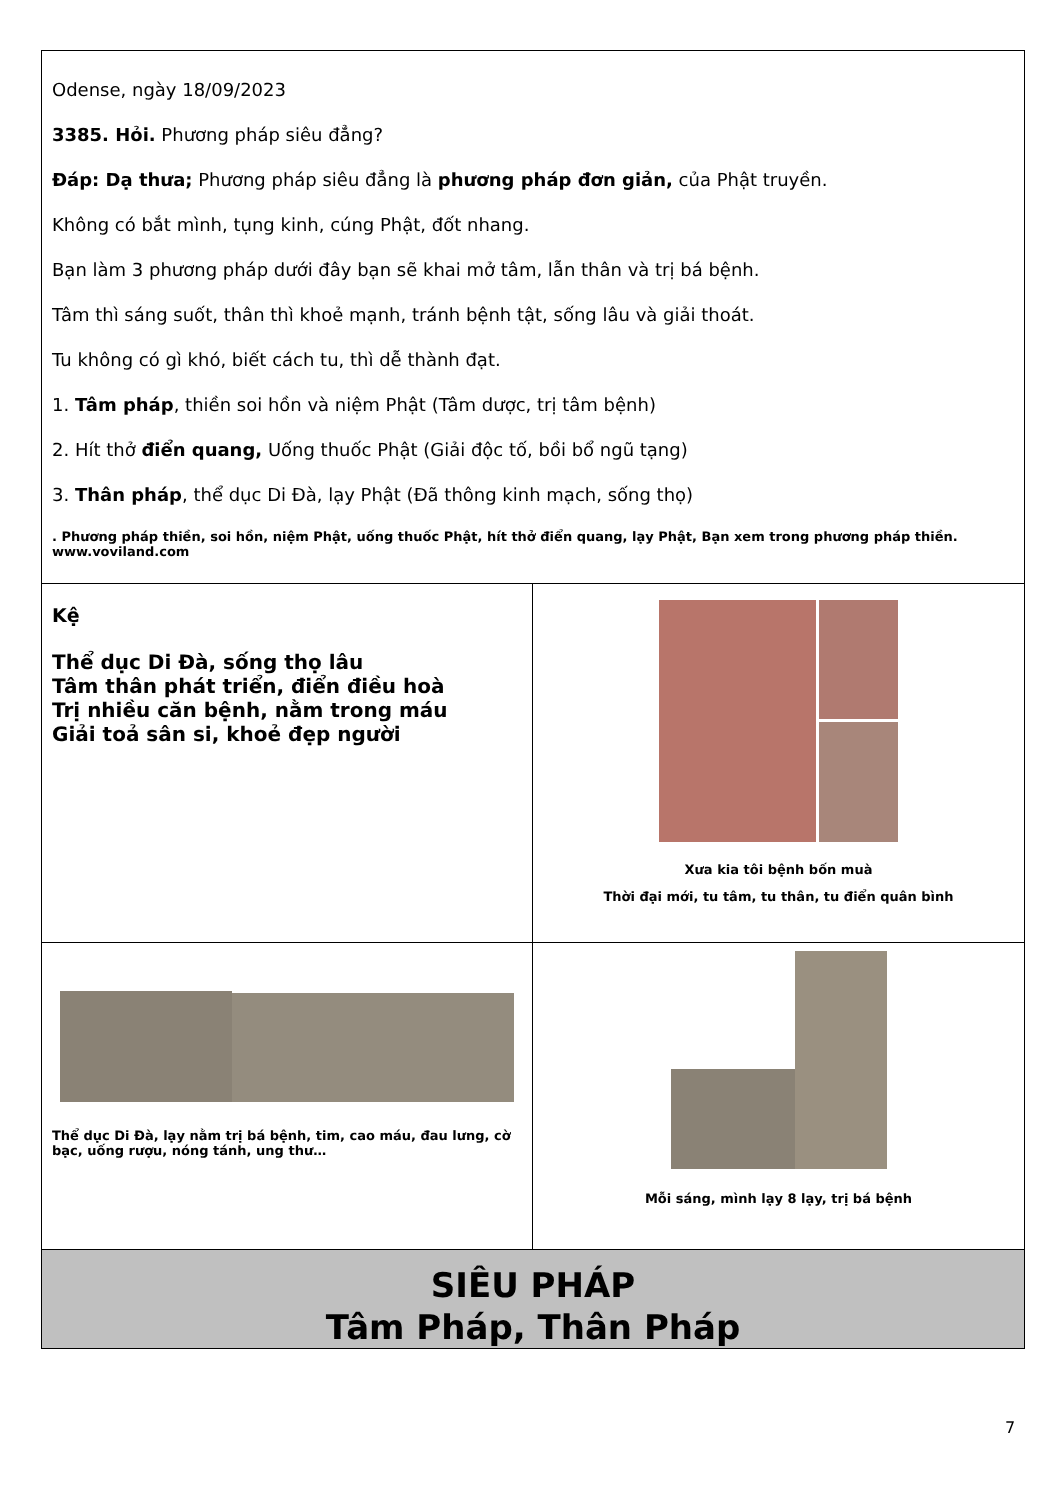| Odense, ngày 18/09/2023 3385. Hỏi. Phương pháp siêu đẳng? Đáp: Dạ thưa; Phương pháp siêu đẳng là phương pháp đơn giản, của Phật truyền. Không có bắt mình, tụng kinh, cúng Phật, đốt nhang. Bạn làm 3 phương pháp dưới đây bạn sẽ khai mở tâm, lẫn thân và trị bá bệnh. Tâm thì sáng suốt, thân thì khoẻ mạnh, tránh bệnh tật, sống lâu và giải thoát. Tu không có gì khó, biết cách tu, thì dễ thành đạt. 1. Tâm pháp , thiền soi hồn và niệm Phật (Tâm dược, trị tâm bệnh) 2. Hít thở điển quang, Uống thuốc Phật (Giải độc tố, bồi bổ ngũ tạng) 3. Thân pháp , thể dục Di Đà, lạy Phật (Đã thông kinh mạch, sống thọ) . Phương pháp thiền, soi hồn, niệm Phật, uống thuốc Phật, hít thở điển quang, lạy Phật, Bạn xem trong phương pháp thiền. www.voviland.com | |
| Kệ Thể dục Di Đà, sống thọ lâu Tâm thân phát triển, điển điều hoà Trị nhiều căn bệnh, nằm trong máu Giải toả sân si, khoẻ đẹp người | Xưa kia tôi bệnh bốn muà Thời đại mới, tu tâm, tu thân, tu điển quân bình |
| Thể dục Di Đà, lạy nằm trị bá bệnh, tim, cao máu, đau lưng, cờ bạc, uống rượu, nóng tánh, ung thư… | Mỗi sáng, mình lạy 8 lạy, trị bá bệnh |
| SIÊU PHÁP Tâm Pháp, Thân Pháp | |
7